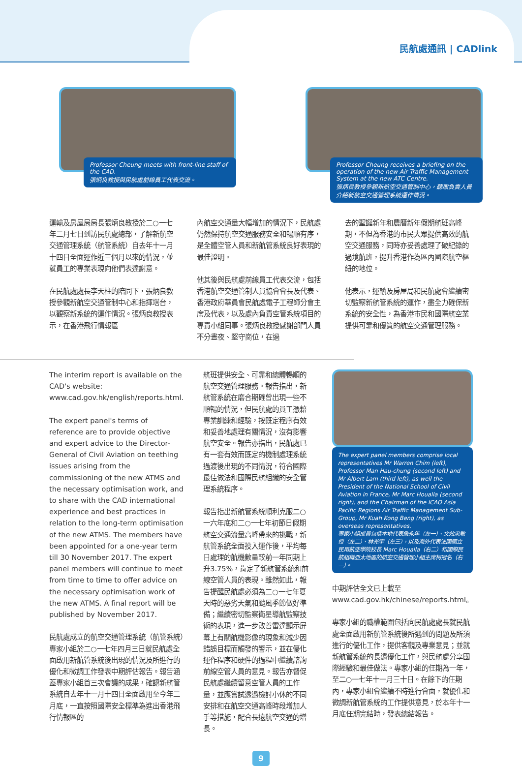民航處通訊 | CADlink
Professor Cheung meets with front-line staff of the CAD.
張炳良教授與民航處前線員工代表交流。
Professor Cheung receives a briefing on the operation of the new Air Traffic Management System at the new ATC Centre.
張炳良教授參觀新航空交通管制中心，聽取負責人員介紹新航空交通管理系統運作情況。
運輸及房屋局局長張炳良教授於二○一七年二月七日到訪民航處總部，了解新航空交通管理系統（航管系統）自去年十一月十四日全面運作近三個月以來的情況，並就員工的專業表現向他們表達謝意。
在民航處處長李天柱的陪同下，張炳良教授參觀新航空交通管制中心和指揮塔台，以觀察新系統的運作情況。張炳良教授表示，在香港飛行情報區
內航空交通量大幅增加的情況下，民航處仍然保持航空交通服務安全和暢順有序，是全體空管人員和新航管系統良好表現的最佳證明。
他其後與民航處前線員工代表交流，包括香港航空交通管制人員協會會長及代表、香港政府華員會民航處電子工程師分會主席及代表，以及處內負責空管系統項目的專責小組同事。張炳良教授感謝部門人員不分晝夜、堅守崗位，在過
去的聖誕新年和農曆新年假期航班高峰期，不但為香港的市民大眾提供高效的航空交通服務，同時亦妥善處理了破紀錄的過境航班，提升香港作為區內國際航空樞紐的地位。
他表示，運輸及房屋局和民航處會繼續密切監察新航管系統的運作，盡全力確保新系統的安全性，為香港市民和國際航空業提供可靠和優質的航空交通管理服務。
The interim report is available on the CAD's website: www.cad.gov.hk/english/reports.html.
The expert panel's terms of reference are to provide objective and expert advice to the Director-General of Civil Aviation on teething issues arising from the commissioning of the new ATMS and the necessary optimisation work, and to share with the CAD international experience and best practices in relation to the long-term optimisation of the new ATMS. The members have been appointed for a one-year term till 30 November 2017. The expert panel members will continue to meet from time to time to offer advice on the necessary optimisation work of the new ATMS. A final report will be published by November 2017.
民航處成立的航空交通管理系統（航管系統）專家小組於二○一七年四月三日就民航處全面啟用新航管系統後出現的情況及所進行的優化和微調工作發表中期評估報告。報告涵蓋專家小組首三次會議的成果，確認新航管系統自去年十一月十四日全面啟用至今年二月底，一直按照國際安全標準為進出香港飛行情報區的
航班提供安全、可靠和總體暢順的航空交通管理服務。報告指出，新航管系統在磨合期確曾出現一些不順暢的情況，但民航處的員工憑藉專業訓練和經驗，按既定程序有效和妥善地處理有關情況，沒有影響航空安全。報告亦指出，民航處已有一套有效而既定的機制處理系統過渡後出現的不同情況，符合國際最佳做法和國際民航組織的安全管理系統程序。
報告指出新航管系統順利克服二○一六年底和二○一七年初節日假期航空交通流量高峰帶來的挑戰，新航管系統全面投入運作後，平均每日處理的航機數量較前一年同期上升3.75%，肯定了新航管系統和前線空管人員的表現。雖然如此，報告提醒民航處必須為二○一七年夏天時的惡劣天氣和颱風季節做好準備；繼續密切監察衛星導航監察技術的表現，進一步改善雷達顯示屏幕上有關航機影像的現象和減少因錯誤目標而觸發的警示，並在優化運作程序和硬件的過程中繼續諮詢前線空管人員的意見。報告亦督促民航處繼續留意空管人員的工作量，並應嘗試透過檢討小休的不同安排和在航空交通高峰時段增加人手等措施，配合長遠航空交通的增長。
The expert panel members comprise local representatives Mr Warren Chim (left), Professor Man Hau-chung (second left) and Mr Albert Lam (third left), as well the President of the National School of Civil Aviation in France, Mr Marc Houalla (second right), and the Chairman of the ICAO Asia Pacific Regions Air Traffic Management Sub-Group, Mr Kuah Kong Beng (right), as overseas representatives.
專家小組成員包括本地代表詹永年（左一）、文效忠教授（左二）、林光宇（左三），以及海外代表法國國立民用航空學院校長 Marc Houalla（右二）和國際民航組織亞太地區的航空交通管理小組主席柯冠名（右一）。
中期評估全文已上載至www.cad.gov.hk/chinese/reports.html。
專家小組的職權範圍包括向民航處處長就民航處全面啟用新航管系統後所遇到的問題及所須進行的優化工作，提供客觀及專業意見；並就新航管系統的長遠優化工作，與民航處分享國際經驗和最佳做法。專家小組的任期為一年，至二○一七年十一月三十日。在餘下的任期內，專家小組會繼續不時進行會面，就優化和微調新航管系統的工作提供意見，於本年十一月底任期完結時，發表總結報告。
9